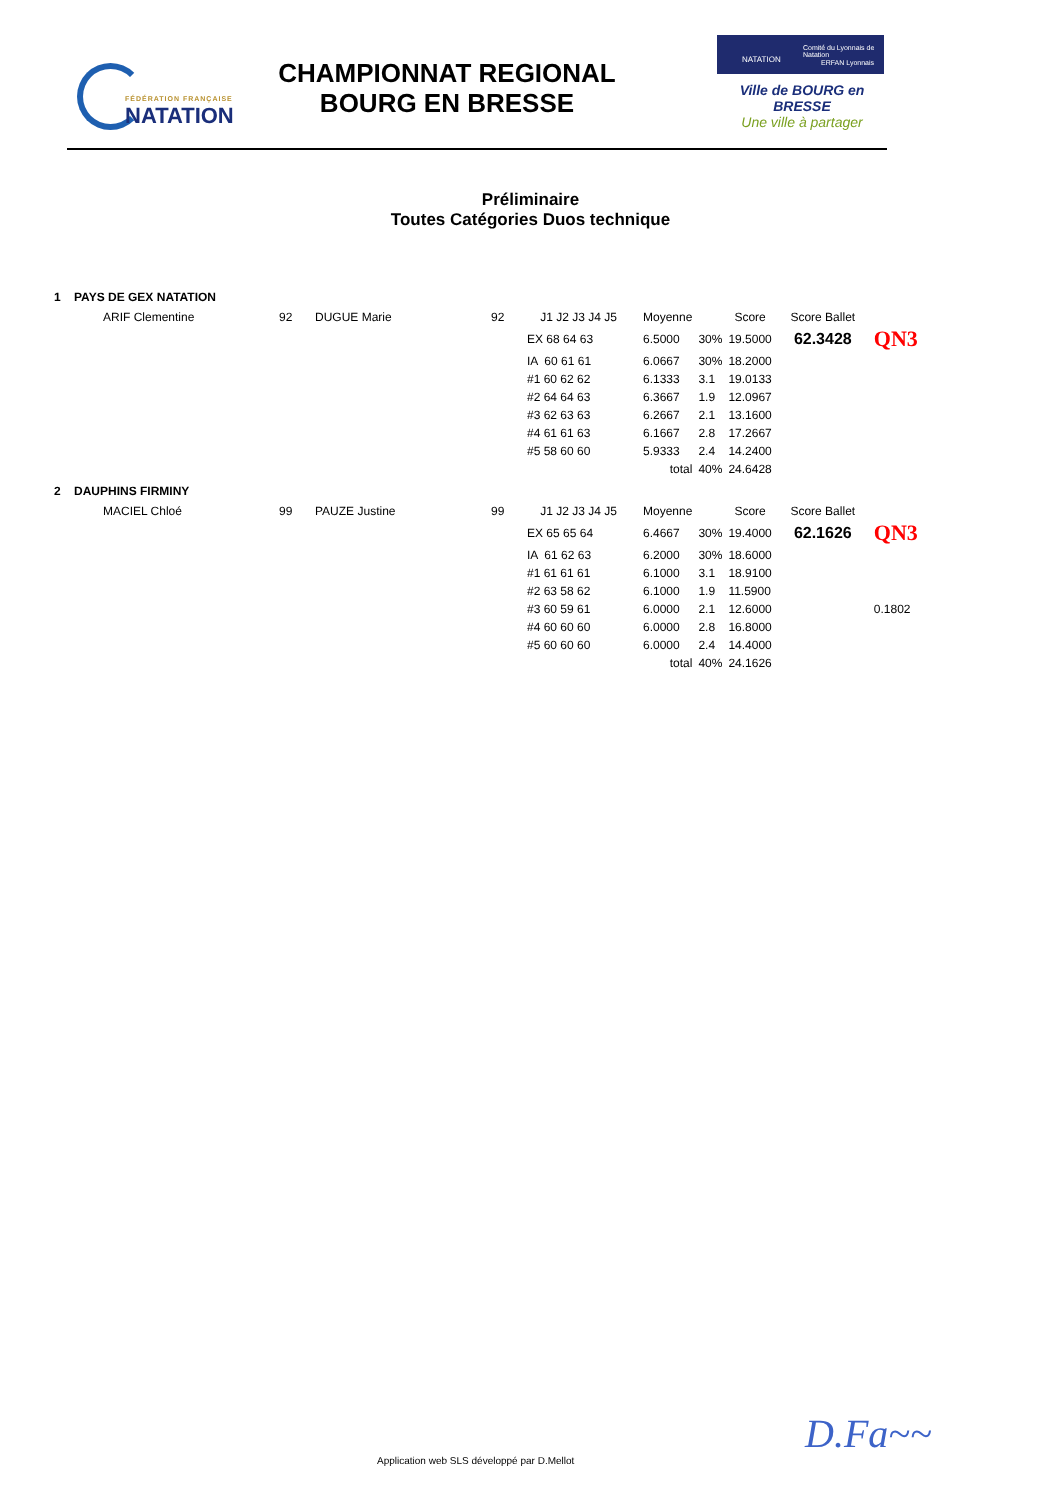FÉDÉRATION FRANÇAISE
NATATION
CHAMPIONNAT REGIONAL
BOURG EN BRESSE
NATATION
Comité du Lyonnais de Natation
ERFAN Lyonnais
Ville de BOURG en BRESSE
Une ville à partager
Préliminaire
Toutes Catégories Duos technique
1 PAYS DE GEX NATATION
| ARIF Clementine | 92 | DUGUE Marie | 92 | J1 J2 J3 J4 J5 | Moyenne | | Score | Score Ballet | |
| | | | | EX 68 64 63 | 6.5000 | 30% | 19.5000 | 62.3428 | QN3 |
| | | | | IA 60 61 61 | 6.0667 | 30% | 18.2000 | | |
| | | | | #1 60 62 62 | 6.1333 | 3.1 | 19.0133 | | |
| | | | | #2 64 64 63 | 6.3667 | 1.9 | 12.0967 | | |
| | | | | #3 62 63 63 | 6.2667 | 2.1 | 13.1600 | | |
| | | | | #4 61 61 63 | 6.1667 | 2.8 | 17.2667 | | |
| | | | | #5 58 60 60 | 5.9333 | 2.4 | 14.2400 | | |
| | | | | | total | 40% | 24.6428 | | |
2 DAUPHINS FIRMINY
| MACIEL Chloé | 99 | PAUZE Justine | 99 | J1 J2 J3 J4 J5 | Moyenne | | Score | Score Ballet | |
| | | | | EX 65 65 64 | 6.4667 | 30% | 19.4000 | 62.1626 | QN3 |
| | | | | IA 61 62 63 | 6.2000 | 30% | 18.6000 | | |
| | | | | #1 61 61 61 | 6.1000 | 3.1 | 18.9100 | | |
| | | | | #2 63 58 62 | 6.1000 | 1.9 | 11.5900 | | |
| | | | | #3 60 59 61 | 6.0000 | 2.1 | 12.6000 | | 0.1802 |
| | | | | #4 60 60 60 | 6.0000 | 2.8 | 16.8000 | | |
| | | | | #5 60 60 60 | 6.0000 | 2.4 | 14.4000 | | |
| | | | | | total | 40% | 24.1626 | | |
Application web SLS développé par D.Mellot
D.Fa~~